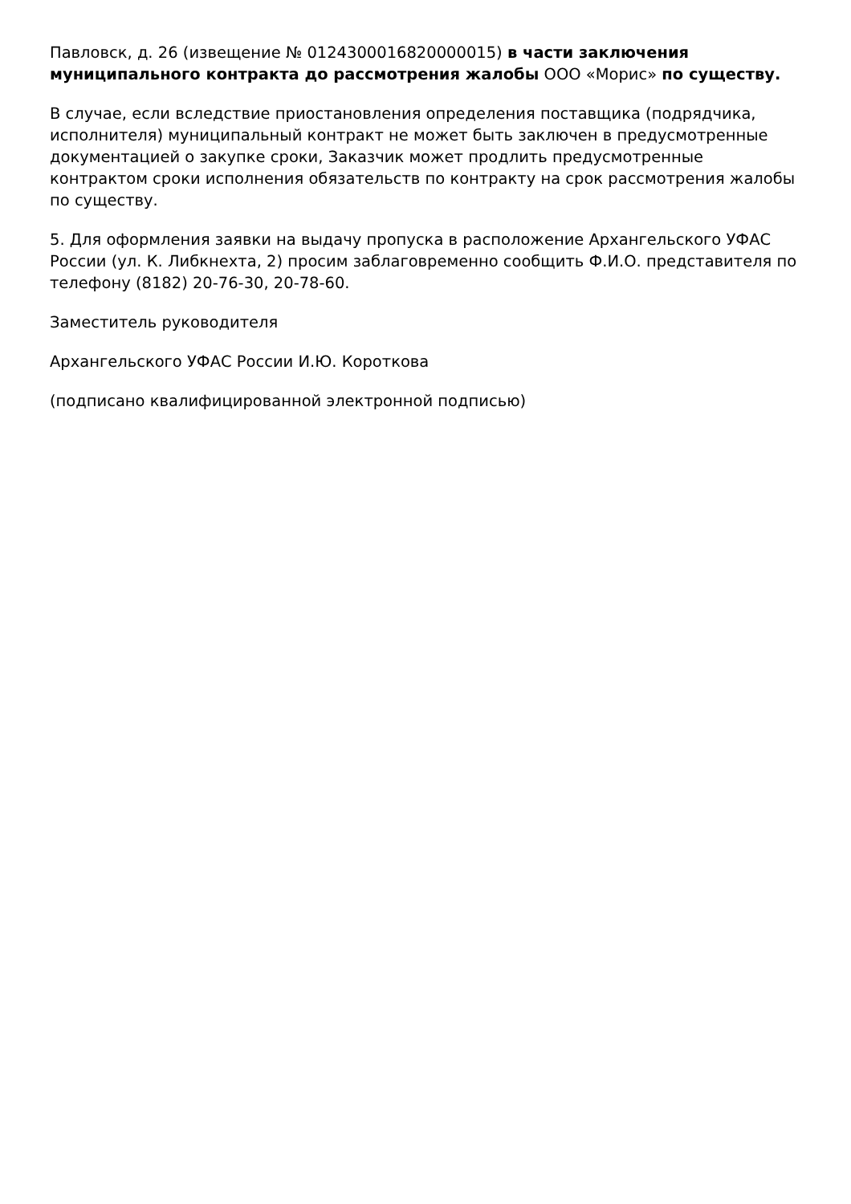Павловск, д. 26 (извещение № 0124300016820000015) в части заключения муниципального контракта до рассмотрения жалобы ООО «Морис» по существу.
В случае, если вследствие приостановления определения поставщика (подрядчика, исполнителя) муниципальный контракт не может быть заключен в предусмотренные документацией о закупке сроки, Заказчик может продлить предусмотренные контрактом сроки исполнения обязательств по контракту на срок рассмотрения жалобы по существу.
5. Для оформления заявки на выдачу пропуска в расположение Архангельского УФАС России (ул. К. Либкнехта, 2) просим заблаговременно сообщить Ф.И.О. представителя по телефону (8182) 20-76-30, 20-78-60.
Заместитель руководителя
Архангельского УФАС России И.Ю. Короткова
(подписано квалифицированной электронной подписью)